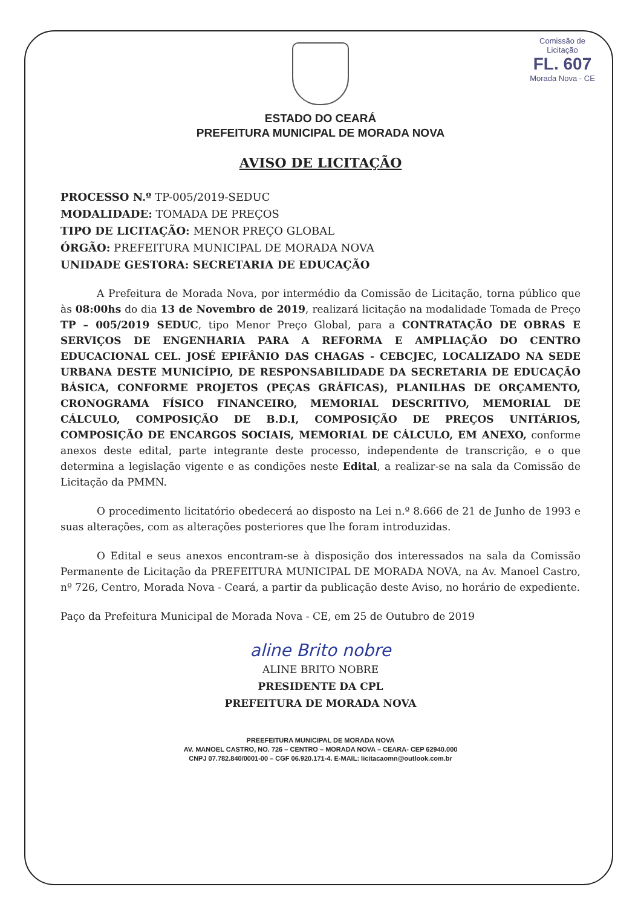Comissão de Licitação
FL. 607
Morada Nova - CE
ESTADO DO CEARÁ
PREFEITURA MUNICIPAL DE MORADA NOVA
AVISO DE LICITAÇÃO
PROCESSO N.º TP-005/2019-SEDUC
MODALIDADE: TOMADA DE PREÇOS
TIPO DE LICITAÇÃO: MENOR PREÇO GLOBAL
ÓRGÃO: PREFEITURA MUNICIPAL DE MORADA NOVA
UNIDADE GESTORA: SECRETARIA DE EDUCAÇÃO
A Prefeitura de Morada Nova, por intermédio da Comissão de Licitação, torna público que às 08:00hs do dia 13 de Novembro de 2019, realizará licitação na modalidade Tomada de Preço TP – 005/2019 SEDUC, tipo Menor Preço Global, para a CONTRATAÇÃO DE OBRAS E SERVIÇOS DE ENGENHARIA PARA A REFORMA E AMPLIAÇÃO DO CENTRO EDUCACIONAL CEL. JOSÉ EPIFÂNIO DAS CHAGAS - CEBCJEC, LOCALIZADO NA SEDE URBANA DESTE MUNICÍPIO, DE RESPONSABILIDADE DA SECRETARIA DE EDUCAÇÃO BÁSICA, CONFORME PROJETOS (PEÇAS GRÁFICAS), PLANILHAS DE ORÇAMENTO, CRONOGRAMA FÍSICO FINANCEIRO, MEMORIAL DESCRITIVO, MEMORIAL DE CÁLCULO, COMPOSIÇÃO DE B.D.I, COMPOSIÇÃO DE PREÇOS UNITÁRIOS, COMPOSIÇÃO DE ENCARGOS SOCIAIS, MEMORIAL DE CÁLCULO, EM ANEXO, conforme anexos deste edital, parte integrante deste processo, independente de transcrição, e o que determina a legislação vigente e as condições neste Edital, a realizar-se na sala da Comissão de Licitação da PMMN.
O procedimento licitatório obedecerá ao disposto na Lei n.º 8.666 de 21 de Junho de 1993 e suas alterações, com as alterações posteriores que lhe foram introduzidas.
O Edital e seus anexos encontram-se à disposição dos interessados na sala da Comissão Permanente de Licitação da PREFEITURA MUNICIPAL DE MORADA NOVA, na Av. Manoel Castro, nº 726, Centro, Morada Nova - Ceará, a partir da publicação deste Aviso, no horário de expediente.
Paço da Prefeitura Municipal de Morada Nova - CE, em 25 de Outubro de 2019
aline Brito nobre
ALINE BRITO NOBRE
PRESIDENTE DA CPL
PREFEITURA DE MORADA NOVA
PREEFEITURA MUNICIPAL DE MORADA NOVA
AV. MANOEL CASTRO, NO. 726 – CENTRO – MORADA NOVA – CEARA- CEP 62940.000
CNPJ 07.782.840/0001-00 – CGF 06.920.171-4. E-MAIL: licitacaomn@outlook.com.br